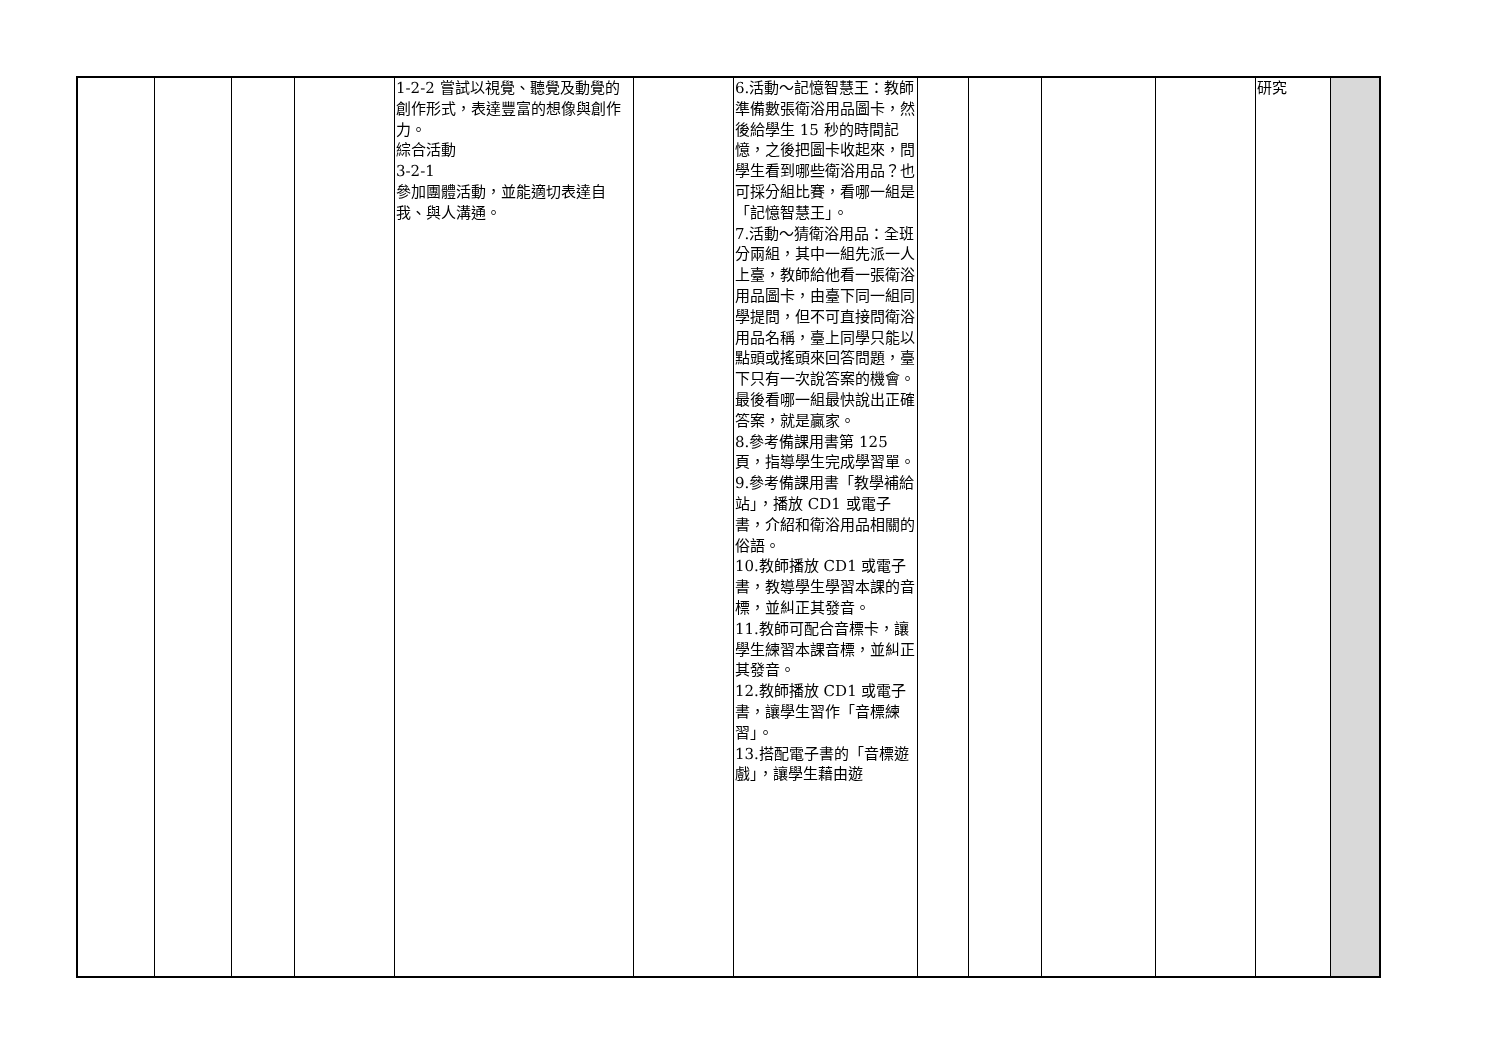| | | | | 1-2-2 嘗試以視覺、聽覺及動覺的創作形式，表達豐富的想像與創作力。 綜合活動 3-2-1 參加團體活動，並能適切表達自我、與人溝通。 | | 6.活動～記憶智慧王：教師準備數張衛浴用品圖卡，然後給學生 15 秒的時間記憶，之後把圖卡收起來，問學生看到哪些衛浴用品？也可採分組比賽，看哪一組是「記憶智慧王」。 7.活動～猜衛浴用品：全班分兩組，其中一組先派一人上臺，教師給他看一張衛浴用品圖卡，由臺下同一組同學提問，但不可直接問衛浴用品名稱，臺上同學只能以點頭或搖頭來回答問題，臺下只有一次說答案的機會。最後看哪一組最快說出正確答案，就是贏家。 8.參考備課用書第 125 頁，指導學生完成學習單。 9.參考備課用書「教學補給站」，播放 CD1 或電子書，介紹和衛浴用品相關的俗語。 10.教師播放 CD1 或電子書，教導學生學習本課的音標，並糾正其發音。 11.教師可配合音標卡，讓學生練習本課音標，並糾正其發音。 12.教師播放 CD1 或電子書，讓學生習作「音標練習」。 13.搭配電子書的「音標遊戲」，讓學生藉由遊 | | | | | 研究 | |